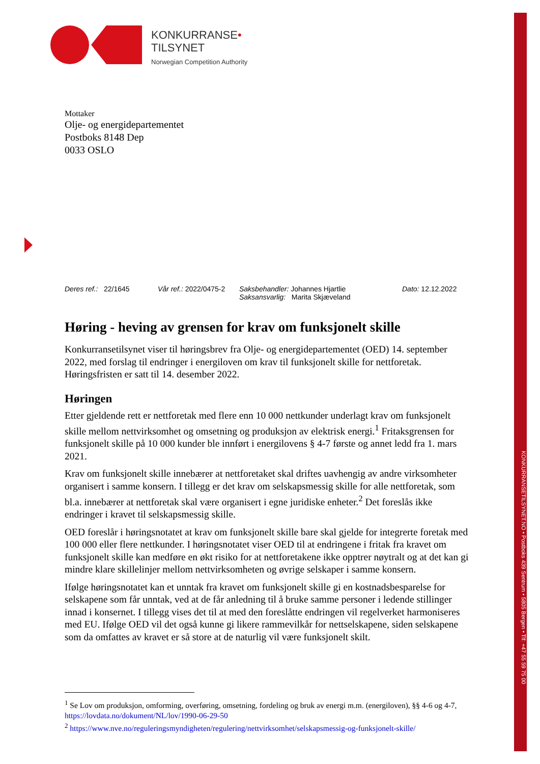KONKURRANSETILSYNET.NO • Postboks 439 Sentrum • 5805 Bergen • Tlf: +47 55 59 75 00
KONKURRANSE•
TILSYNET
Norwegian Competition Authority
Mottaker
Olje- og energidepartementet
Postboks 8148 Dep
0033 OSLO
Deres ref.: 22/1645 Vår ref.: 2022/0475-2
Saksbehandler: Johannes Hjartlie
Saksansvarlig: Marita Skjæveland
Dato: 12.12.2022
Høring - heving av grensen for krav om funksjonelt skille
Konkurransetilsynet viser til høringsbrev fra Olje- og energidepartementet (OED) 14. september 2022, med forslag til endringer i energiloven om krav til funksjonelt skille for nettforetak. Høringsfristen er satt til 14. desember 2022.
Høringen
Etter gjeldende rett er nettforetak med flere enn 10 000 nettkunder underlagt krav om funksjonelt skille mellom nettvirksomhet og omsetning og produksjon av elektrisk energi.<sup>1</sup> Fritaksgrensen for funksjonelt skille på 10 000 kunder ble innført i energilovens § 4-7 første og annet ledd fra 1. mars 2021.
Krav om funksjonelt skille innebærer at nettforetaket skal driftes uavhengig av andre virksomheter organisert i samme konsern. I tillegg er det krav om selskapsmessig skille for alle nettforetak, som bl.a. innebærer at nettforetak skal være organisert i egne juridiske enheter.<sup>2</sup> Det foreslås ikke endringer i kravet til selskapsmessig skille.
OED foreslår i høringsnotatet at krav om funksjonelt skille bare skal gjelde for integrerte foretak med 100 000 eller flere nettkunder. I høringsnotatet viser OED til at endringene i fritak fra kravet om funksjonelt skille kan medføre en økt risiko for at nettforetakene ikke opptrer nøytralt og at det kan gi mindre klare skillelinjer mellom nettvirksomheten og øvrige selskaper i samme konsern.
Ifølge høringsnotatet kan et unntak fra kravet om funksjonelt skille gi en kostnadsbesparelse for selskapene som får unntak, ved at de får anledning til å bruke samme personer i ledende stillinger innad i konsernet. I tillegg vises det til at med den foreslåtte endringen vil regelverket harmoniseres med EU. Ifølge OED vil det også kunne gi likere rammevilkår for nettselskapene, siden selskapene som da omfattes av kravet er så store at de naturlig vil være funksjonelt skilt.
<sup>1</sup> Se Lov om produksjon, omforming, overføring, omsetning, fordeling og bruk av energi m.m. (energiloven), §§ 4-6 og 4-7, https://lovdata.no/dokument/NL/lov/1990-06-29-50
<sup>2</sup> https://www.nve.no/reguleringsmyndigheten/regulering/nettvirksomhet/selskapsmessig-og-funksjonelt-skille/